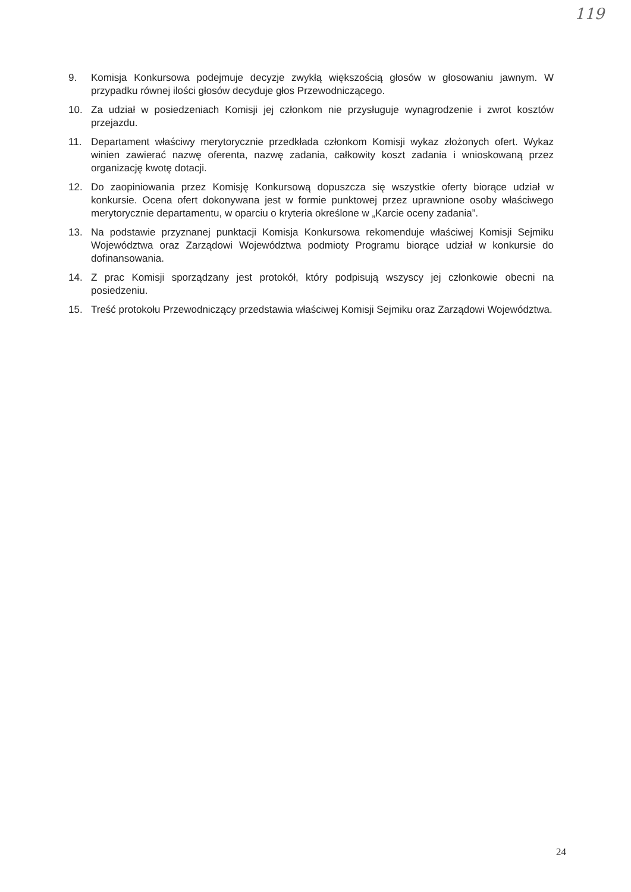119
9. Komisja Konkursowa podejmuje decyzje zwykłą większością głosów w głosowaniu jawnym. W przypadku równej ilości głosów decyduje głos Przewodniczącego.
10. Za udział w posiedzeniach Komisji jej członkom nie przysługuje wynagrodzenie i zwrot kosztów przejazdu.
11. Departament właściwy merytorycznie przedkłada członkom Komisji wykaz złożonych ofert. Wykaz winien zawierać nazwę oferenta, nazwę zadania, całkowity koszt zadania i wnioskowaną przez organizację kwotę dotacji.
12. Do zaopiniowania przez Komisję Konkursową dopuszcza się wszystkie oferty biorące udział w konkursie. Ocena ofert dokonywana jest w formie punktowej przez uprawnione osoby właściwego merytorycznie departamentu, w oparciu o kryteria określone w „Karcie oceny zadania”.
13. Na podstawie przyznanej punktacji Komisja Konkursowa rekomenduje właściwej Komisji Sejmiku Województwa oraz Zarządowi Województwa podmioty Programu biorące udział w konkursie do dofinansowania.
14. Z prac Komisji sporządzany jest protokół, który podpisują wszyscy jej członkowie obecni na posiedzeniu.
15. Treść protokołu Przewodniczący przedstawia właściwej Komisji Sejmiku oraz Zarządowi Województwa.
24